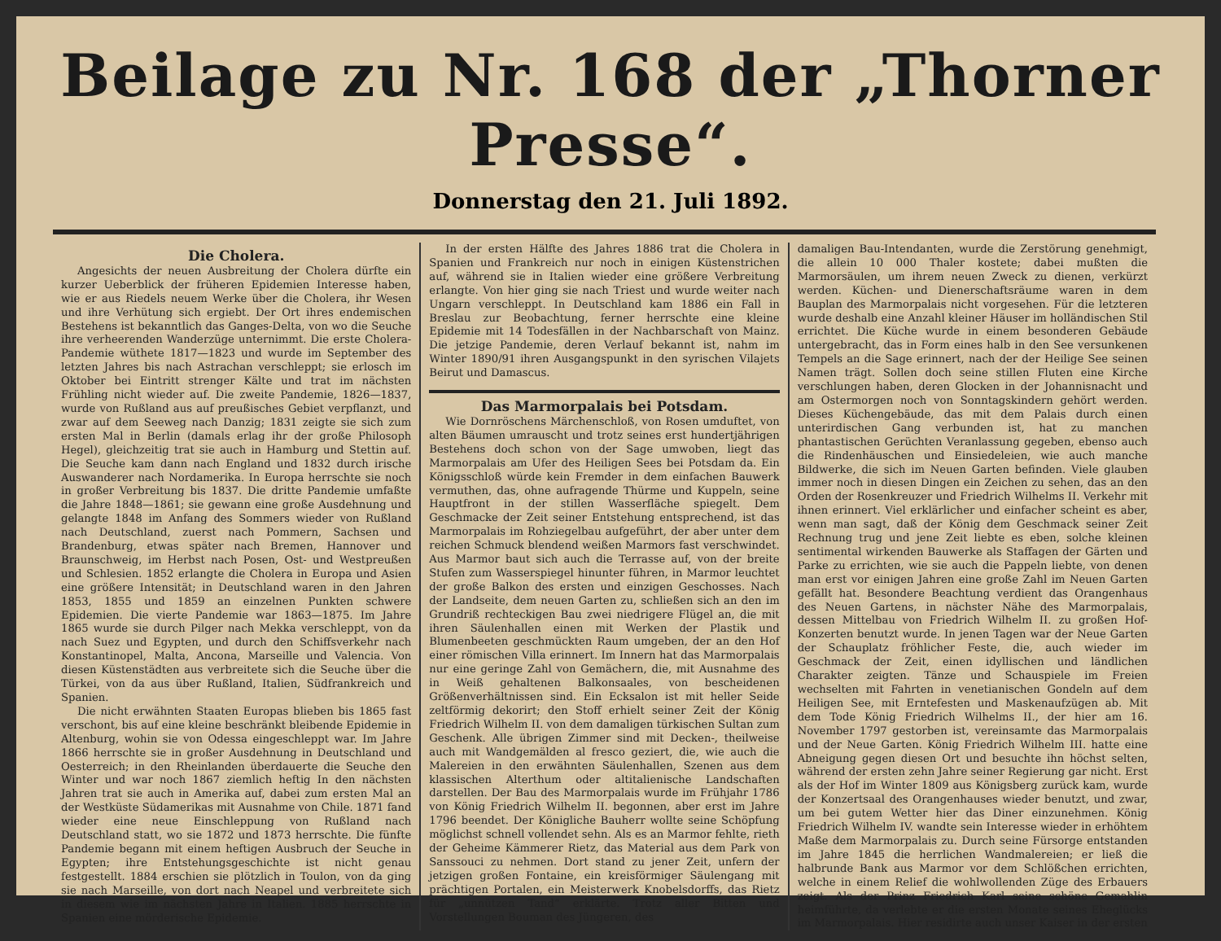Beilage zu Nr. 168 der „Thorner Presse“.
Donnerstag den 21. Juli 1892.
Die Cholera.
Angesichts der neuen Ausbreitung der Cholera dürfte ein kurzer Ueberblick der früheren Epidemien Interesse haben, wie er aus Riedels neuem Werke über die Cholera, ihr Wesen und ihre Verhütung sich ergiebt. Der Ort ihres endemischen Bestehens ist bekanntlich das Ganges-Delta, von wo die Seuche ihre verheerenden Wanderzüge unternimmt. Die erste Cholera-Pandemie wüthete 1817—1823 und wurde im September des letzten Jahres bis nach Astrachan verschleppt; sie erlosch im Oktober bei Eintritt strenger Kälte und trat im nächsten Frühling nicht wieder auf. Die zweite Pandemie, 1826—1837, wurde von Rußland aus auf preußisches Gebiet verpflanzt, und zwar auf dem Seeweg nach Danzig; 1831 zeigte sie sich zum ersten Mal in Berlin (damals erlag ihr der große Philosoph Hegel), gleichzeitig trat sie auch in Hamburg und Stettin auf. Die Seuche kam dann nach England und 1832 durch irische Auswanderer nach Nordamerika. In Europa herrschte sie noch in großer Verbreitung bis 1837. Die dritte Pandemie umfaßte die Jahre 1848—1861; sie gewann eine große Ausdehnung und gelangte 1848 im Anfang des Sommers wieder von Rußland nach Deutschland, zuerst nach Pommern, Sachsen und Brandenburg, etwas später nach Bremen, Hannover und Braunschweig, im Herbst nach Posen, Ost- und Westpreußen und Schlesien. 1852 erlangte die Cholera in Europa und Asien eine größere Intensität; in Deutschland waren in den Jahren 1853, 1855 und 1859 an einzelnen Punkten schwere Epidemien. Die vierte Pandemie war 1863—1875. Im Jahre 1865 wurde sie durch Pilger nach Mekka verschleppt, von da nach Suez und Egypten, und durch den Schiffsverkehr nach Konstantinopel, Malta, Ancona, Marseille und Valencia. Von diesen Küstenstädten aus verbreitete sich die Seuche über die Türkei, von da aus über Rußland, Italien, Südfrankreich und Spanien.
Die nicht erwähnten Staaten Europas blieben bis 1865 fast verschont, bis auf eine kleine beschränkt bleibende Epidemie in Altenburg, wohin sie von Odessa eingeschleppt war. Im Jahre 1866 herrschte sie in großer Ausdehnung in Deutschland und Oesterreich; in den Rheinlanden überdauerte die Seuche den Winter und war noch 1867 ziemlich heftig In den nächsten Jahren trat sie auch in Amerika auf, dabei zum ersten Mal an der Westküste Südamerikas mit Ausnahme von Chile. 1871 fand wieder eine neue Einschleppung von Rußland nach Deutschland statt, wo sie 1872 und 1873 herrschte. Die fünfte Pandemie begann mit einem heftigen Ausbruch der Seuche in Egypten; ihre Entstehungsgeschichte ist nicht genau festgestellt. 1884 erschien sie plötzlich in Toulon, von da ging sie nach Marseille, von dort nach Neapel und verbreitete sich in diesem wie im nächsten Jahre in Italien. 1885 herrschte in Spanien eine mörderische Epidemie.
In der ersten Hälfte des Jahres 1886 trat die Cholera in Spanien und Frankreich nur noch in einigen Küstenstrichen auf, während sie in Italien wieder eine größere Verbreitung erlangte. Von hier ging sie nach Triest und wurde weiter nach Ungarn verschleppt. In Deutschland kam 1886 ein Fall in Breslau zur Beobachtung, ferner herrschte eine kleine Epidemie mit 14 Todesfällen in der Nachbarschaft von Mainz. Die jetzige Pandemie, deren Verlauf bekannt ist, nahm im Winter 1890/91 ihren Ausgangspunkt in den syrischen Vilajets Beirut und Damascus.
Das Marmorpalais bei Potsdam.
Wie Dornröschens Märchenschloß, von Rosen umduftet, von alten Bäumen umrauscht und trotz seines erst hundertjährigen Bestehens doch schon von der Sage umwoben, liegt das Marmorpalais am Ufer des Heiligen Sees bei Potsdam da. Ein Königsschloß würde kein Fremder in dem einfachen Bauwerk vermuthen, das, ohne aufragende Thürme und Kuppeln, seine Hauptfront in der stillen Wasserfläche spiegelt. Dem Geschmacke der Zeit seiner Entstehung entsprechend, ist das Marmorpalais im Rohziegelbau aufgeführt, der aber unter dem reichen Schmuck blendend weißen Marmors fast verschwindet. Aus Marmor baut sich auch die Terrasse auf, von der breite Stufen zum Wasserspiegel hinunter führen, in Marmor leuchtet der große Balkon des ersten und einzigen Geschosses. Nach der Landseite, dem neuen Garten zu, schließen sich an den im Grundriß rechteckigen Bau zwei niedrigere Flügel an, die mit ihren Säulenhallen einen mit Werken der Plastik und Blumenbeeten geschmückten Raum umgeben, der an den Hof einer römischen Villa erinnert. Im Innern hat das Marmorpalais nur eine geringe Zahl von Gemächern, die, mit Ausnahme des in Weiß gehaltenen Balkonsaales, von bescheidenen Größenverhältnissen sind. Ein Ecksalon ist mit heller Seide zeltförmig dekorirt; den Stoff erhielt seiner Zeit der König Friedrich Wilhelm II. von dem damaligen türkischen Sultan zum Geschenk. Alle übrigen Zimmer sind mit Decken-, theilweise auch mit Wandgemälden al fresco geziert, die, wie auch die Malereien in den erwähnten Säulenhallen, Szenen aus dem klassischen Alterthum oder altitalienische Landschaften darstellen. Der Bau des Marmorpalais wurde im Frühjahr 1786 von König Friedrich Wilhelm II. begonnen, aber erst im Jahre 1796 beendet. Der Königliche Bauherr wollte seine Schöpfung möglichst schnell vollendet sehn. Als es an Marmor fehlte, rieth der Geheime Kämmerer Rietz, das Material aus dem Park von Sanssouci zu nehmen. Dort stand zu jener Zeit, unfern der jetzigen großen Fontaine, ein kreisförmiger Säulengang mit prächtigen Portalen, ein Meisterwerk Knobelsdorffs, das Rietz für „unnützen Tand“ erklärte. Trotz aller Bitten und Vorstellungen Bouman des Jüngeren, des
damaligen Bau-Intendanten, wurde die Zerstörung genehmigt, die allein 10 000 Thaler kostete; dabei mußten die Marmorsäulen, um ihrem neuen Zweck zu dienen, verkürzt werden. Küchen- und Dienerschaftsräume waren in dem Bauplan des Marmorpalais nicht vorgesehen. Für die letzteren wurde deshalb eine Anzahl kleiner Häuser im holländischen Stil errichtet. Die Küche wurde in einem besonderen Gebäude untergebracht, das in Form eines halb in den See versunkenen Tempels an die Sage erinnert, nach der der Heilige See seinen Namen trägt. Sollen doch seine stillen Fluten eine Kirche verschlungen haben, deren Glocken in der Johannisnacht und am Ostermorgen noch von Sonntagskindern gehört werden. Dieses Küchengebäude, das mit dem Palais durch einen unterirdischen Gang verbunden ist, hat zu manchen phantastischen Gerüchten Veranlassung gegeben, ebenso auch die Rindenhäuschen und Einsiedeleien, wie auch manche Bildwerke, die sich im Neuen Garten befinden. Viele glauben immer noch in diesen Dingen ein Zeichen zu sehen, das an den Orden der Rosenkreuzer und Friedrich Wilhelms II. Verkehr mit ihnen erinnert. Viel erklärlicher und einfacher scheint es aber, wenn man sagt, daß der König dem Geschmack seiner Zeit Rechnung trug und jene Zeit liebte es eben, solche kleinen sentimental wirkenden Bauwerke als Staffagen der Gärten und Parke zu errichten, wie sie auch die Pappeln liebte, von denen man erst vor einigen Jahren eine große Zahl im Neuen Garten gefällt hat. Besondere Beachtung verdient das Orangenhaus des Neuen Gartens, in nächster Nähe des Marmorpalais, dessen Mittelbau von Friedrich Wilhelm II. zu großen Hof-Konzerten benutzt wurde. In jenen Tagen war der Neue Garten der Schauplatz fröhlicher Feste, die, auch wieder im Geschmack der Zeit, einen idyllischen und ländlichen Charakter zeigten. Tänze und Schauspiele im Freien wechselten mit Fahrten in venetianischen Gondeln auf dem Heiligen See, mit Erntefesten und Maskenaufzügen ab. Mit dem Tode König Friedrich Wilhelms II., der hier am 16. November 1797 gestorben ist, vereinsamte das Marmorpalais und der Neue Garten. König Friedrich Wilhelm III. hatte eine Abneigung gegen diesen Ort und besuchte ihn höchst selten, während der ersten zehn Jahre seiner Regierung gar nicht. Erst als der Hof im Winter 1809 aus Königsberg zurück kam, wurde der Konzertsaal des Orangenhauses wieder benutzt, und zwar, um bei gutem Wetter hier das Diner einzunehmen. König Friedrich Wilhelm IV. wandte sein Interesse wieder in erhöhtem Maße dem Marmorpalais zu. Durch seine Fürsorge entstanden im Jahre 1845 die herrlichen Wandmalereien; er ließ die halbrunde Bank aus Marmor vor dem Schlößchen errichten, welche in einem Relief die wohlwollenden Züge des Erbauers zeigt. Als der Prinz Friedrich Karl seine schöne Gemahlin heimführte, da verlebte er die ersten Monate seines Eheglücks im Marmorpalais. Hier residirte auch unser Kaiser in der ersten